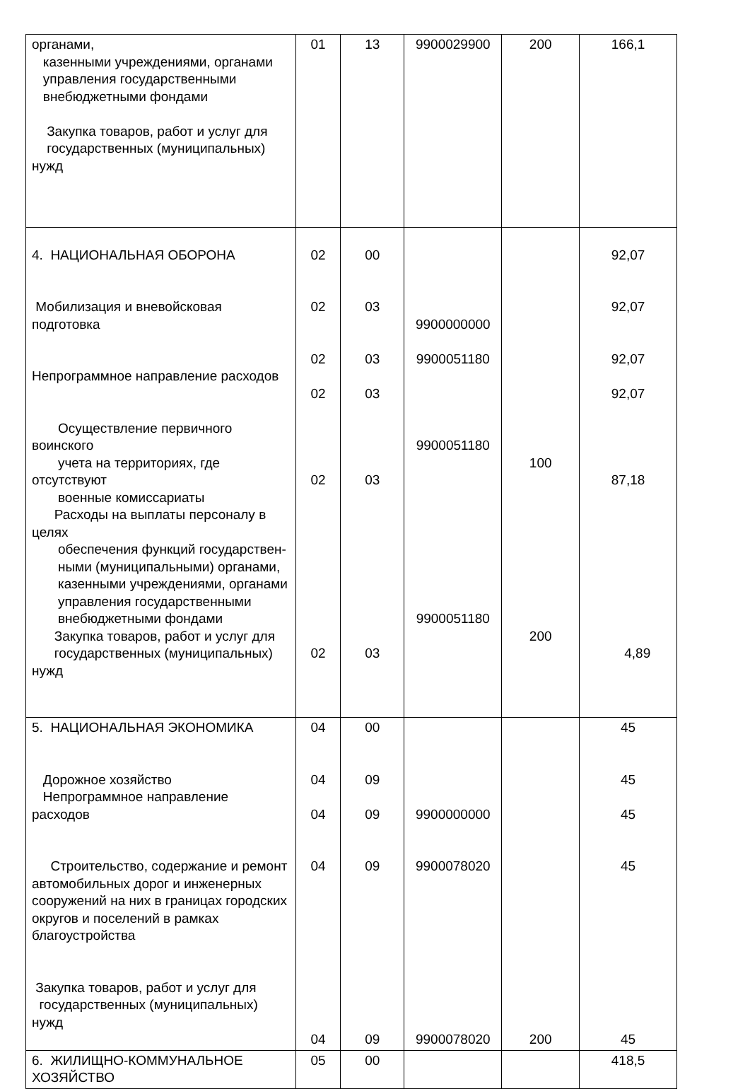| органами, казенными учреждениями, органами управления государственными внебюджетными фондами Закупка товаров, работ и услуг для государственных (муниципальных) нужд | 01 | 13 | 9900029900 | 200 | 166,1 |
| 4. НАЦИОНАЛЬНАЯ ОБОРОНА Мобилизация и вневойсковая подготовка Непрограммное направление расходов Осуществление первичного воинского учета на территориях, где отсутствуют военные комиссариаты Расходы на выплаты персоналу в целях обеспечения функций государствен- ными (муниципальными) органами, казенными учреждениями, органами управления государственными внебюджетными фондами Закупка товаров, работ и услуг для государственных (муниципальных) нужд | 02 02 02 02 02 02 | 00 03 03 03 03 03 | 9900000000 9900051180 9900051180 9900051180 | 100 200 | 92,07 92,07 92,07 92,07 87,18 4,89 |
| 5. НАЦИОНАЛЬНАЯ ЭКОНОМИКА Дорожное хозяйство Непрограммное направление расходов Строительство, содержание и ремонт автомобильных дорог и инженерных сооружений на них в границах городских округов и поселений в рамках благоустройства Закупка товаров, работ и услуг для государственных (муниципальных) нужд | 04 04 04 04 04 | 00 09 09 09 09 | 9900000000 9900078020 9900078020 | 200 | 45 45 45 45 45 |
| 6. ЖИЛИЩНО-КОММУНАЛЬНОЕ ХОЗЯЙСТВО | 05 | 00 | | | 418,5 |